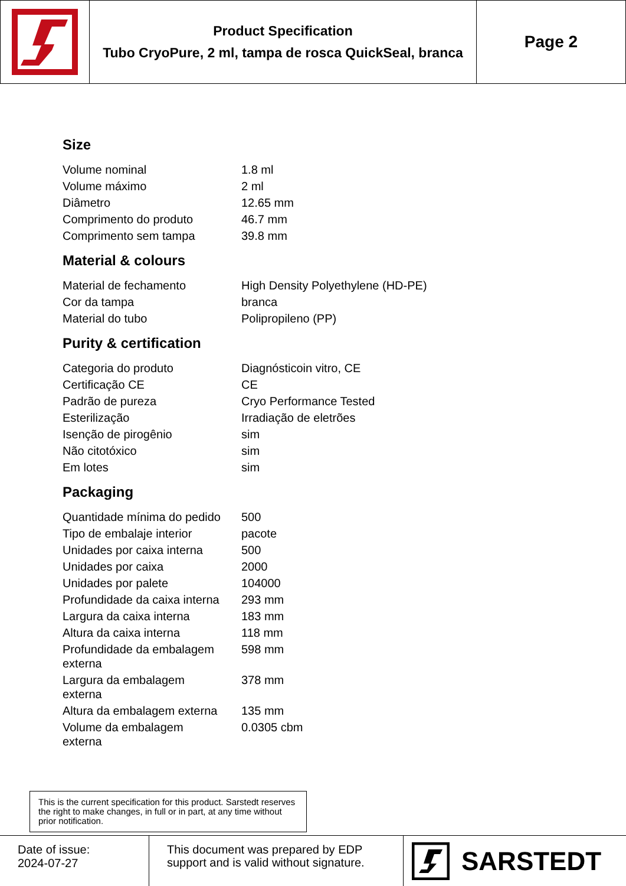Product Specification
Tubo CryoPure, 2 ml, tampa de rosca QuickSeal, branca
Page 2
Size
| Volume nominal | 1.8 ml |
| Volume máximo | 2 ml |
| Diâmetro | 12.65 mm |
| Comprimento do produto | 46.7 mm |
| Comprimento sem tampa | 39.8 mm |
Material & colours
| Material de fechamento | High Density Polyethylene (HD-PE) |
| Cor da tampa | branca |
| Material do tubo | Polipropileno (PP) |
Purity & certification
| Categoria do produto | Diagnósticoin vitro, CE |
| Certificação CE | CE |
| Padrão de pureza | Cryo Performance Tested |
| Esterilização | Irradiação de eletrões |
| Isenção de pirogênio | sim |
| Não citotóxico | sim |
| Em lotes | sim |
Packaging
| Quantidade mínima do pedido | 500 |
| Tipo de embalaje interior | pacote |
| Unidades por caixa interna | 500 |
| Unidades por caixa | 2000 |
| Unidades por palete | 104000 |
| Profundidade da caixa interna | 293 mm |
| Largura da caixa interna | 183 mm |
| Altura da caixa interna | 118 mm |
| Profundidade da embalagem externa | 598 mm |
| Largura da embalagem externa | 378 mm |
| Altura da embalagem externa | 135 mm |
| Volume da embalagem externa | 0.0305 cbm |
This is the current specification for this product. Sarstedt reserves the right to make changes, in full or in part, at any time without prior notification.
Date of issue:
2024-07-27
This document was prepared by EDP support and is valid without signature.
SARSTEDT